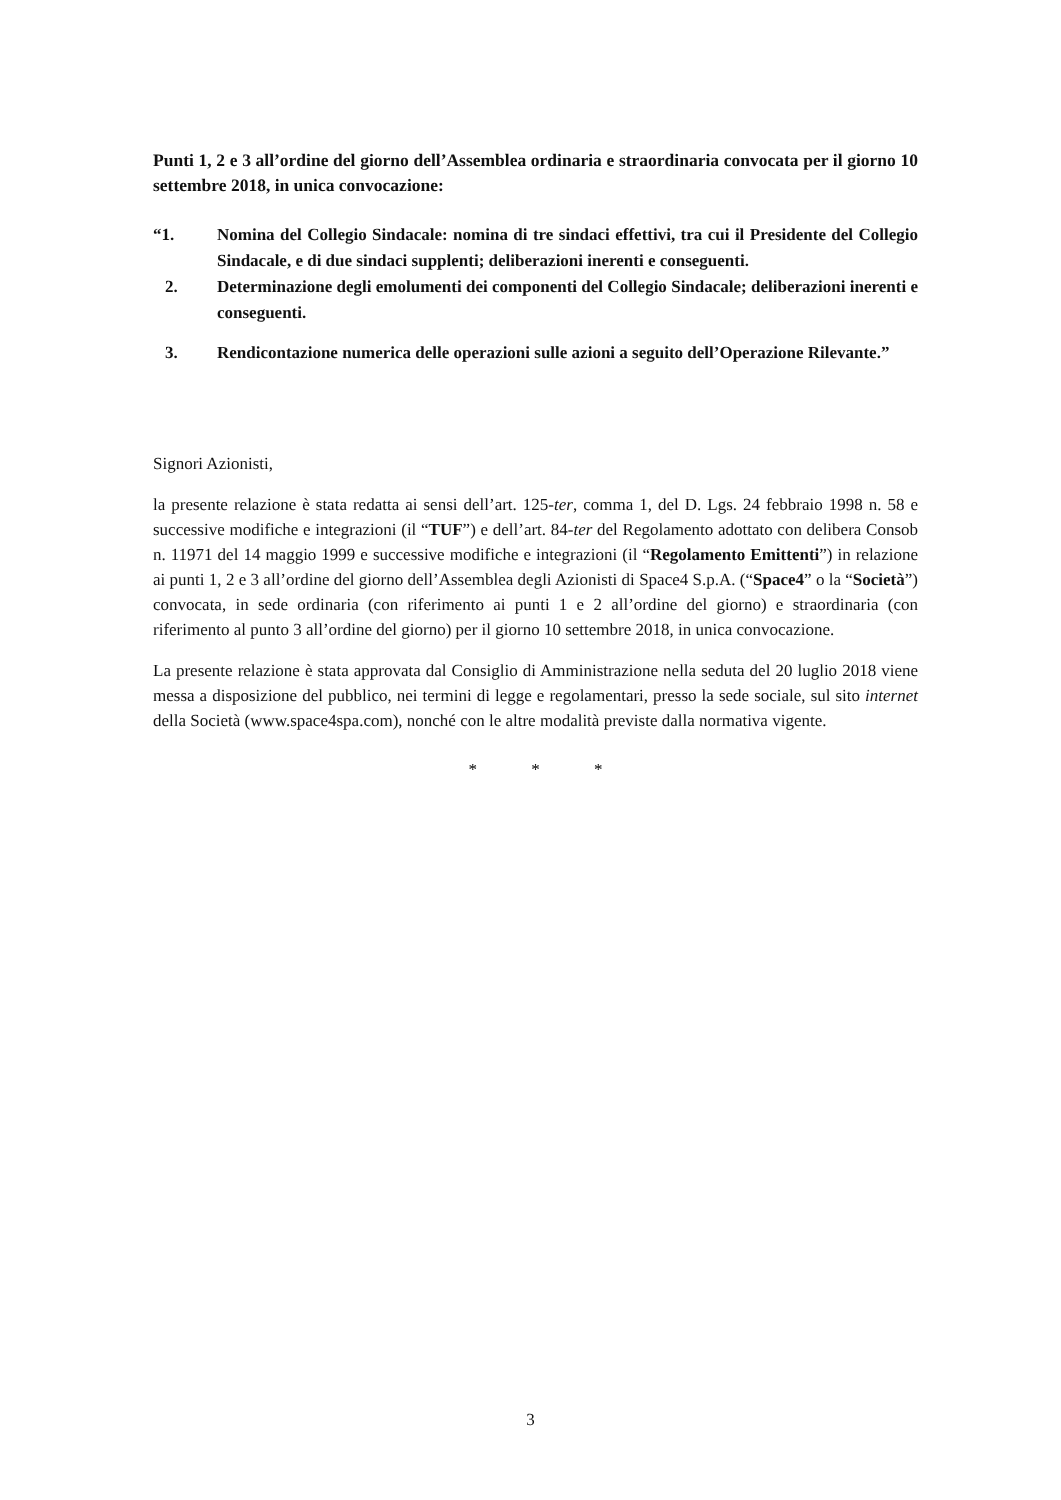Punti 1, 2 e 3 all’ordine del giorno dell’Assemblea ordinaria e straordinaria convocata per il giorno 10 settembre 2018, in unica convocazione:
“1. Nomina del Collegio Sindacale: nomina di tre sindaci effettivi, tra cui il Presidente del Collegio Sindacale, e di due sindaci supplenti; deliberazioni inerenti e conseguenti.
2. Determinazione degli emolumenti dei componenti del Collegio Sindacale; deliberazioni inerenti e conseguenti.
3. Rendicontazione numerica delle operazioni sulle azioni a seguito dell’Operazione Rilevante.”
Signori Azionisti,
la presente relazione è stata redatta ai sensi dell’art. 125-ter, comma 1, del D. Lgs. 24 febbraio 1998 n. 58 e successive modifiche e integrazioni (il “TUF”) e dell’art. 84-ter del Regolamento adottato con delibera Consob n. 11971 del 14 maggio 1999 e successive modifiche e integrazioni (il “Regolamento Emittenti”) in relazione ai punti 1, 2 e 3 all’ordine del giorno dell’Assemblea degli Azionisti di Space4 S.p.A. (“Space4” o la “Società”) convocata, in sede ordinaria (con riferimento ai punti 1 e 2 all’ordine del giorno) e straordinaria (con riferimento al punto 3 all’ordine del giorno) per il giorno 10 settembre 2018, in unica convocazione.
La presente relazione è stata approvata dal Consiglio di Amministrazione nella seduta del 20 luglio 2018 viene messa a disposizione del pubblico, nei termini di legge e regolamentari, presso la sede sociale, sul sito internet della Società (www.space4spa.com), nonché con le altre modalità previste dalla normativa vigente.
* * *
3